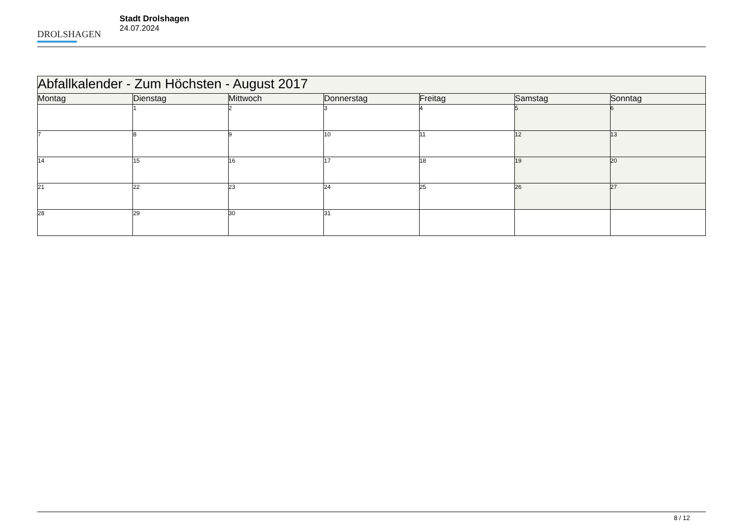DROLSHAGEN
Stadt Drolshagen
24.07.2024
| Abfallkalender - Zum Höchsten - August 2017 | | | | | | |
| Montag | Dienstag | Mittwoch | Donnerstag | Freitag | Samstag | Sonntag |
| | 1 | 2 | 3 | 4 | 5 | 6 |
| 7 | 8 | 9 | 10 | 11 | 12 | 13 |
| 14 | 15 | 16 | 17 | 18 | 19 | 20 |
| 21 | 22 | 23 | 24 | 25 | 26 | 27 |
| 28 | 29 | 30 | 31 | | | |
8 / 12